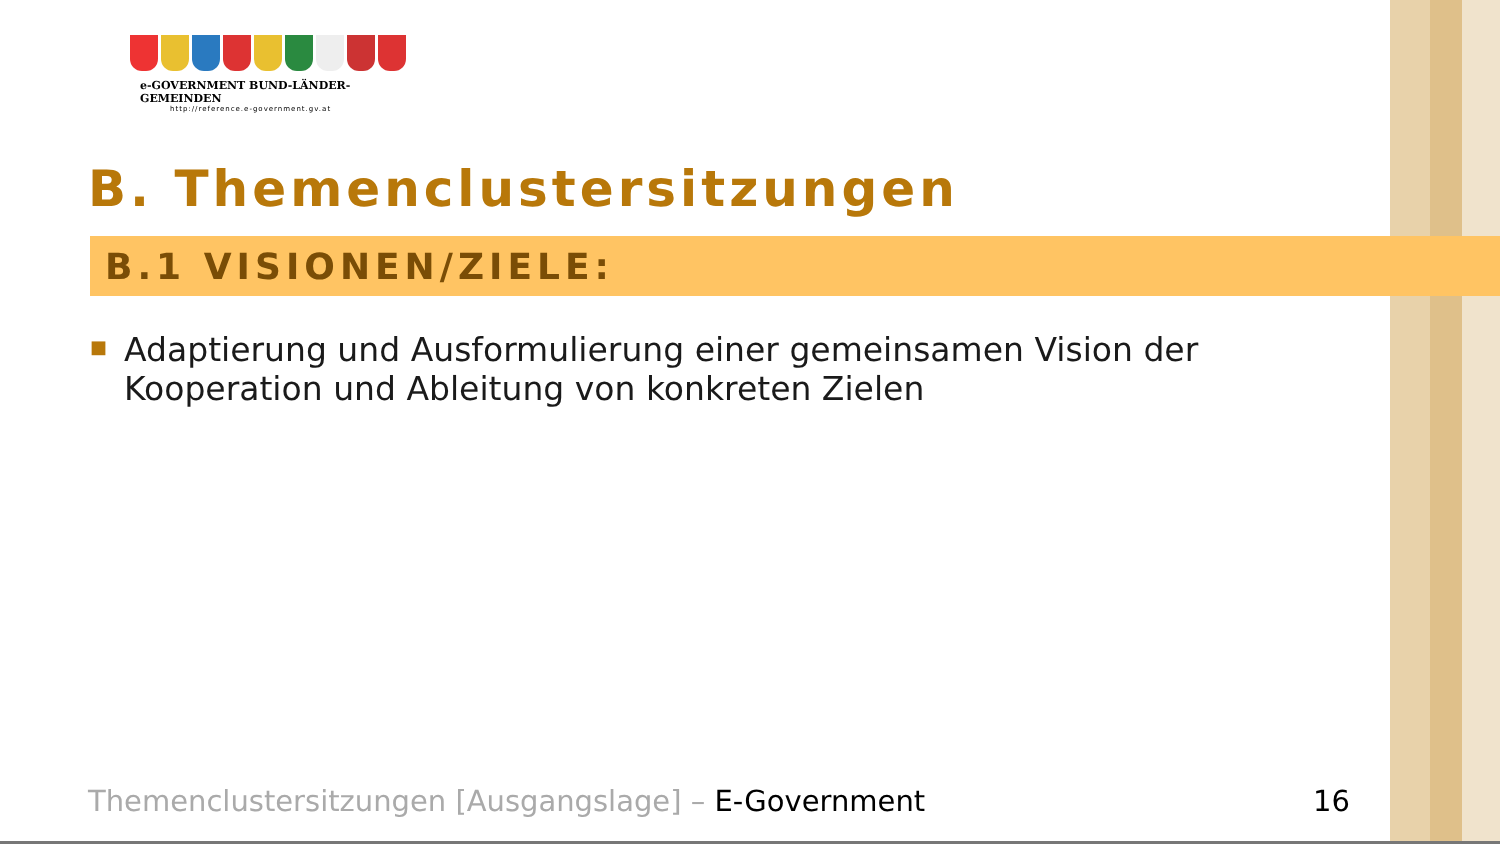e-GOVERNMENT BUND-LÄNDER-GEMEINDEN
http://reference.e-government.gv.at
B. Themenclustersitzungen
B.1 VISIONEN/ZIELE:
■
Adaptierung und Ausformulierung einer gemeinsamen Vision der Kooperation und Ableitung von konkreten Zielen
Themenclustersitzungen [Ausgangslage] – E-Government
16